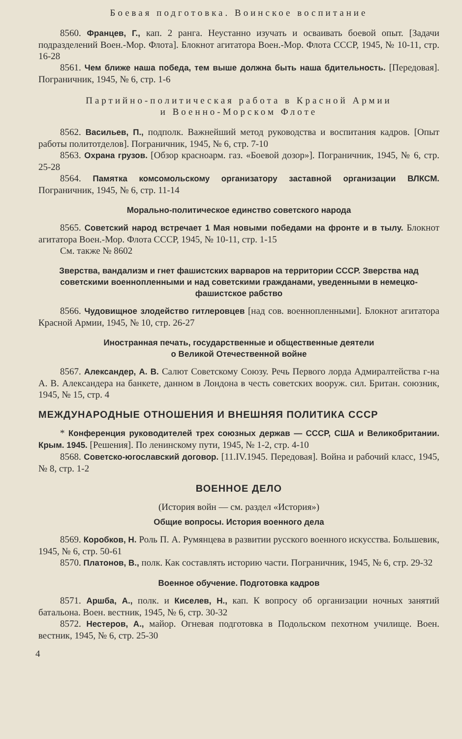Боевая подготовка. Воинское воспитание
8560. Францев, Г., кап. 2 ранга. Неустанно изучать и осваивать боевой опыт. [Задачи подразделений Воен.-Мор. Флота]. Блокнот агитатора Воен.-Мор. Флота СССР, 1945, № 10-11, стр. 16-28
8561. Чем ближе наша победа, тем выше должна быть наша бдительность. [Передовая]. Пограничник, 1945, № 6, стр. 1-6
Партийно-политическая работа в Красной Армии
и Военно-Морском Флоте
8562. Васильев, П., подполк. Важнейший метод руководства и воспитания кадров. [Опыт работы политотделов]. Пограничник, 1945, № 6, стр. 7-10
8563. Охрана грузов. [Обзор красноарм. газ. «Боевой дозор»]. Пограничник, 1945, № 6, стр. 25-28
8564. Памятка комсомольскому организатору заставной организации ВЛКСМ. Пограничник, 1945, № 6, стр. 11-14
Морально-политическое единство советского народа
8565. Советский народ встречает 1 Мая новыми победами на фронте и в тылу. Блокнот агитатора Воен.-Мор. Флота СССР, 1945, № 10-11, стр. 1-15
См. также № 8602
Зверства, вандализм и гнет фашистских варваров на территории СССР. Зверства над советскими военнопленными и над советскими гражданами, уведенными в немецко-фашистское рабство
8566. Чудовищное злодейство гитлеровцев [над сов. военнопленными]. Блокнот агитатора Красной Армии, 1945, № 10, стр. 26-27
Иностранная печать, государственные и общественные деятели
о Великой Отечественной войне
8567. Александер, А. В. Салют Советскому Союзу. Речь Первого лорда Адмиралтейства г-на А. В. Александера на банкете, данном в Лондона в честь советских вооруж. сил. Британ. союзник, 1945, № 15, стр. 4
МЕЖДУНАРОДНЫЕ ОТНОШЕНИЯ И ВНЕШНЯЯ ПОЛИТИКА СССР
* Конференция руководителей трех союзных держав — СССР, США и Великобритании. Крым. 1945. [Решения]. По ленинскому пути, 1945, № 1-2, стр. 4-10
8568. Советско-югославский договор. [11.IV.1945. Передовая]. Война и рабочий класс, 1945, № 8, стр. 1-2
ВОЕННОЕ ДЕЛО
(История войн — см. раздел «История»)
Общие вопросы. История военного дела
8569. Коробков, Н. Роль П. А. Румянцева в развитии русского военного искусства. Большевик, 1945, № 6, стр. 50-61
8570. Платонов, В., полк. Как составлять историю части. Пограничник, 1945, № 6, стр. 29-32
Военное обучение. Подготовка кадров
8571. Аршба, А., полк. и Киселев, Н., кап. К вопросу об организации ночных занятий батальона. Воен. вестник, 1945, № 6, стр. 30-32
8572. Нестеров, А., майор. Огневая подготовка в Подольском пехотном училище. Воен. вестник, 1945, № 6, стр. 25-30
4